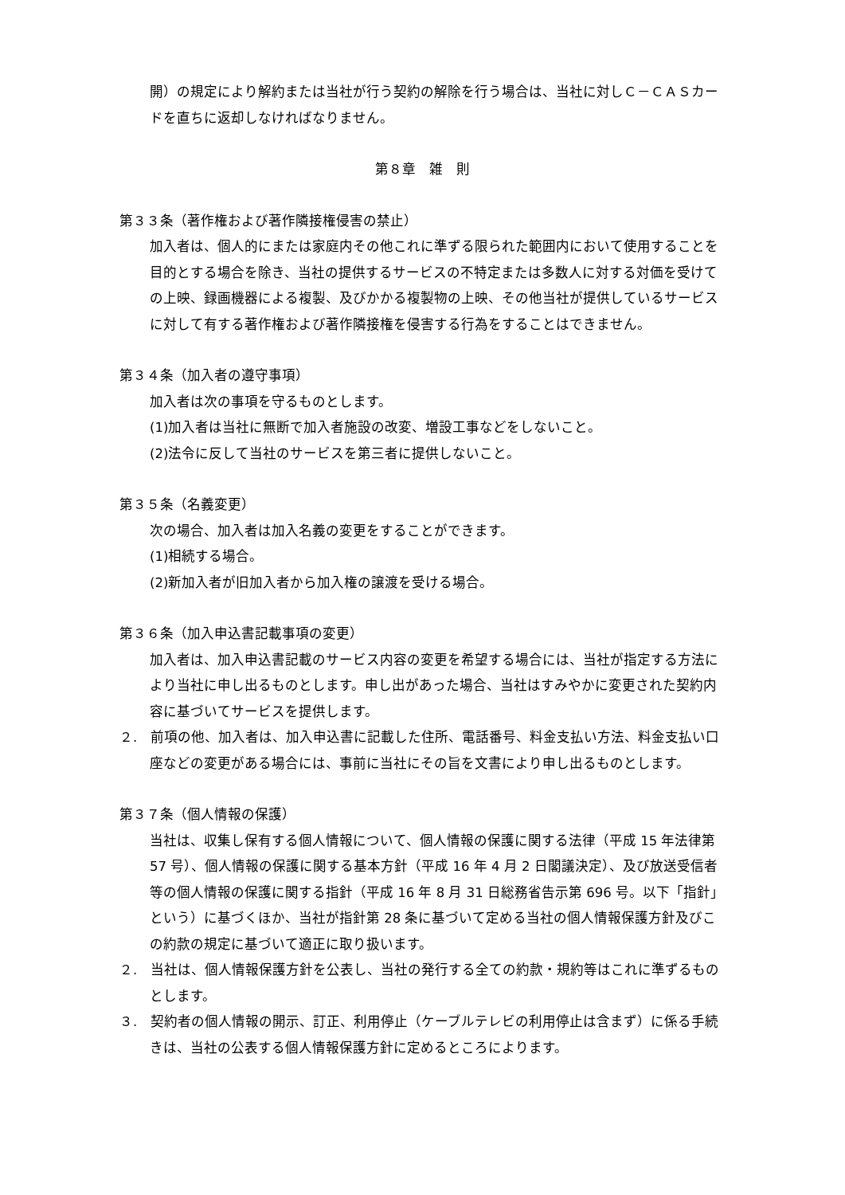開）の規定により解約または当社が行う契約の解除を行う場合は、当社に対しＣ－ＣＡＳカードを直ちに返却しなければなりません。
第８章　雑　則
第３３条（著作権および著作隣接権侵害の禁止）
加入者は、個人的にまたは家庭内その他これに準ずる限られた範囲内において使用することを目的とする場合を除き、当社の提供するサービスの不特定または多数人に対する対価を受けての上映、録画機器による複製、及びかかる複製物の上映、その他当社が提供しているサービスに対して有する著作権および著作隣接権を侵害する行為をすることはできません。
第３４条（加入者の遵守事項）
加入者は次の事項を守るものとします。
(1)加入者は当社に無断で加入者施設の改変、増設工事などをしないこと。
(2)法令に反して当社のサービスを第三者に提供しないこと。
第３５条（名義変更）
次の場合、加入者は加入名義の変更をすることができます。
(1)相続する場合。
(2)新加入者が旧加入者から加入権の譲渡を受ける場合。
第３６条（加入申込書記載事項の変更）
加入者は、加入申込書記載のサービス内容の変更を希望する場合には、当社が指定する方法により当社に申し出るものとします。申し出があった場合、当社はすみやかに変更された契約内容に基づいてサービスを提供します。
２.　前項の他、加入者は、加入申込書に記載した住所、電話番号、料金支払い方法、料金支払い口座などの変更がある場合には、事前に当社にその旨を文書により申し出るものとします。
第３７条（個人情報の保護）
当社は、収集し保有する個人情報について、個人情報の保護に関する法律（平成 15 年法律第 57 号）、個人情報の保護に関する基本方針（平成 16 年 4 月 2 日閣議決定）、及び放送受信者等の個人情報の保護に関する指針（平成 16 年 8 月 31 日総務省告示第 696 号。以下「指針」という）に基づくほか、当社が指針第 28 条に基づいて定める当社の個人情報保護方針及びこの約款の規定に基づいて適正に取り扱います。
２.　当社は、個人情報保護方針を公表し、当社の発行する全ての約款・規約等はこれに準ずるものとします。
３.　契約者の個人情報の開示、訂正、利用停止（ケーブルテレビの利用停止は含まず）に係る手続きは、当社の公表する個人情報保護方針に定めるところによります。